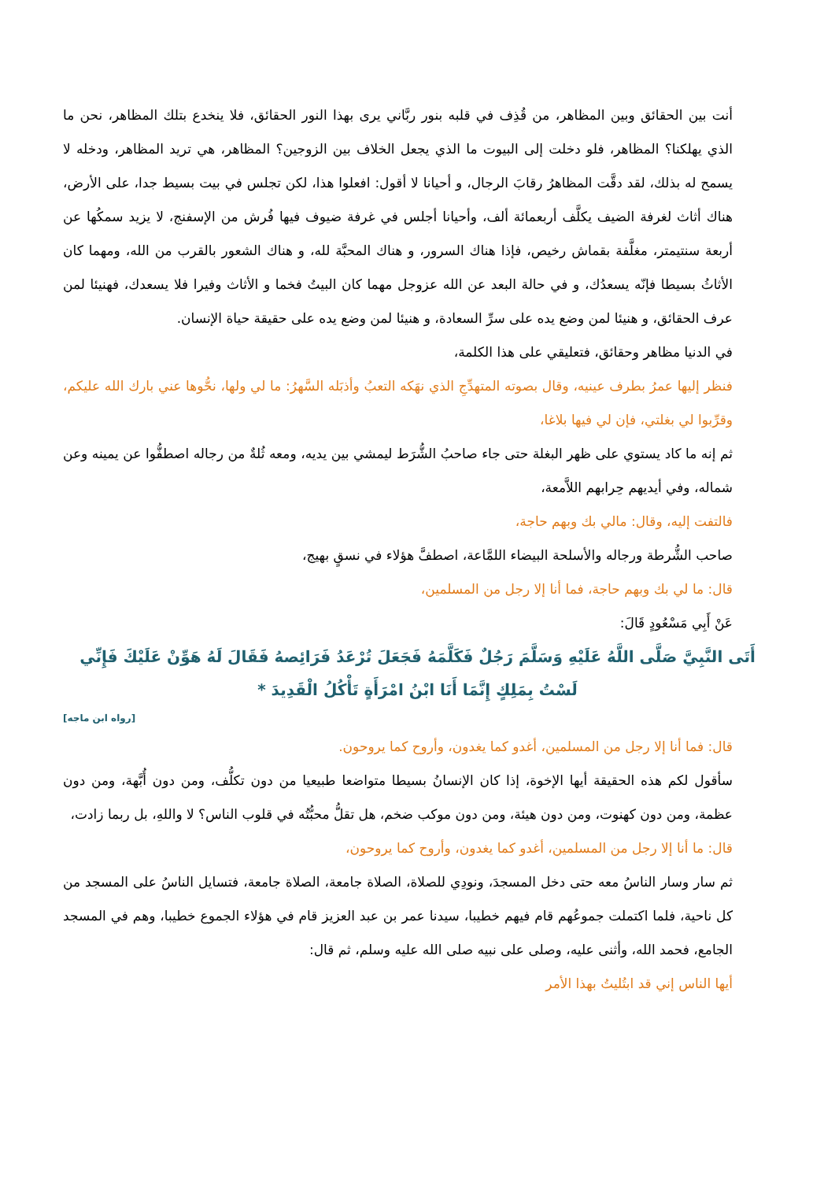أنت بين الحقائق وبين المظاهر، من قُذِف في قلبه بنور ربَّاني يرى بهذا النور الحقائق، فلا ينخدع بتلك المظاهر، نحن ما الذي يهلكنا؟ المظاهر، فلو دخلت إلى البيوت ما الذي يجعل الخلاف بين الزوجين؟ المظاهر، هي تريد المظاهر، ودخله لا يسمح له بذلك، لقد دقَّت المظاهرُ رقابَ الرجال، و أحيانا لا أقول: افعلوا هذا، لكن تجلس في بيت بسيط جدا، على الأرض، هناك أثاث لغرفة الضيف يكلَّف أربعمائة ألف، وأحيانا أجلس في غرفة ضيوف فيها فُرش من الإسفنج، لا يزيد سمكُها عن أربعة سنتيمتر، مغلَّفة بقماش رخيص، فإذا هناك السرور، و هناك المحبَّة لله، و هناك الشعور بالقرب من الله، ومهما كان الأثاثُ بسيطا فإنّه يسعدُك، و في حالة البعد عن الله عزوجل مهما كان البيتُ فخما و الأثاث وفيرا فلا يسعدك، فهنيئا لمن عرف الحقائق، و هنيئا لمن وضع يده على سرِّ السعادة، و هنيئا لمن وضع يده على حقيقة حياة الإنسان.
في الدنيا مظاهر وحقائق، فتعليقي على هذا الكلمة،
فنظر إليها عمرُ بطرف عينيه، وقال بصوته المتهدِّجِ الذي نهَكه التعبُ وأذبَله السَّهرُ: ما لي ولها، نحُّوها عني بارك الله عليكم، وقرِّبوا لي بغلتي، فإن لي فيها بلاغا،
ثم إنه ما كاد يستوي على ظهر البغلة حتى جاء صاحبُ الشُّرَط ليمشي بين يديه، ومعه ثُلةٌ من رجاله اصطفُّوا عن يمينه وعن شماله، وفي أيديهم حِرابهم اللاَّمعة،
فالتفت إليه، وقال: مالي بك وبهم حاجة،
صاحب الشُّرطة ورجاله والأسلحة البيضاء اللمَّاعة، اصطفَّ هؤلاء في نسقٍ بهيج،
قال: ما لي بك وبهم حاجة، فما أنا إلا رجل من المسلمين،
عَنْ أَبِي مَسْعُودٍ قَالَ:
أَتَى النَّبِيَّ صَلَّى اللَّهُ عَلَيْهِ وَسَلَّمَ رَجُلٌ فَكَلَّمَهُ فَجَعَلَ تُرْعَدُ فَرَائِصهُ فَقَالَ لَهُ هَوِّنْ عَلَيْكَ فَإِنِّي لَسْتُ بِمَلِكٍ إِنَّمَا أَنَا ابْنُ امْرَأَةٍ تَأْكُلُ الْقَدِيدَ *
[رواه ابن ماجه]
قال: فما أنا إلا رجل من المسلمين، أغدو كما يغدون، وأروح كما يروحون.
سأقول لكم هذه الحقيقة أيها الإخوة، إذا كان الإنسانُ بسيطا متواضعا طبيعيا من دون تكلُّف، ومن دون أُبَّهة، ومن دون عظمة، ومن دون كهنوت، ومن دون هيئة، ومن دون موكب ضخم، هل تقلُّ محبُّتُه في قلوب الناس؟ لا واللهِ، بل ربما زادت،
قال: ما أنا إلا رجل من المسلمين، أغدو كما يغدون، وأروح كما يروحون،
ثم سار وسار الناسُ معه حتى دخل المسجدَ، ونودِي للصلاة، الصلاة جامعة، الصلاة جامعة، فتسايل الناسُ على المسجد من كل ناحية، فلما اكتملت جموعُهم قام فيهم خطيبا، سيدنا عمر بن عبد العزيز قام في هؤلاء الجموع خطيبا، وهم في المسجد الجامع، فحمد الله، وأثنى عليه، وصلى على نبيه صلى الله عليه وسلم، ثم قال:
أيها الناس إني قد ابتُليتُ بهذا الأمر